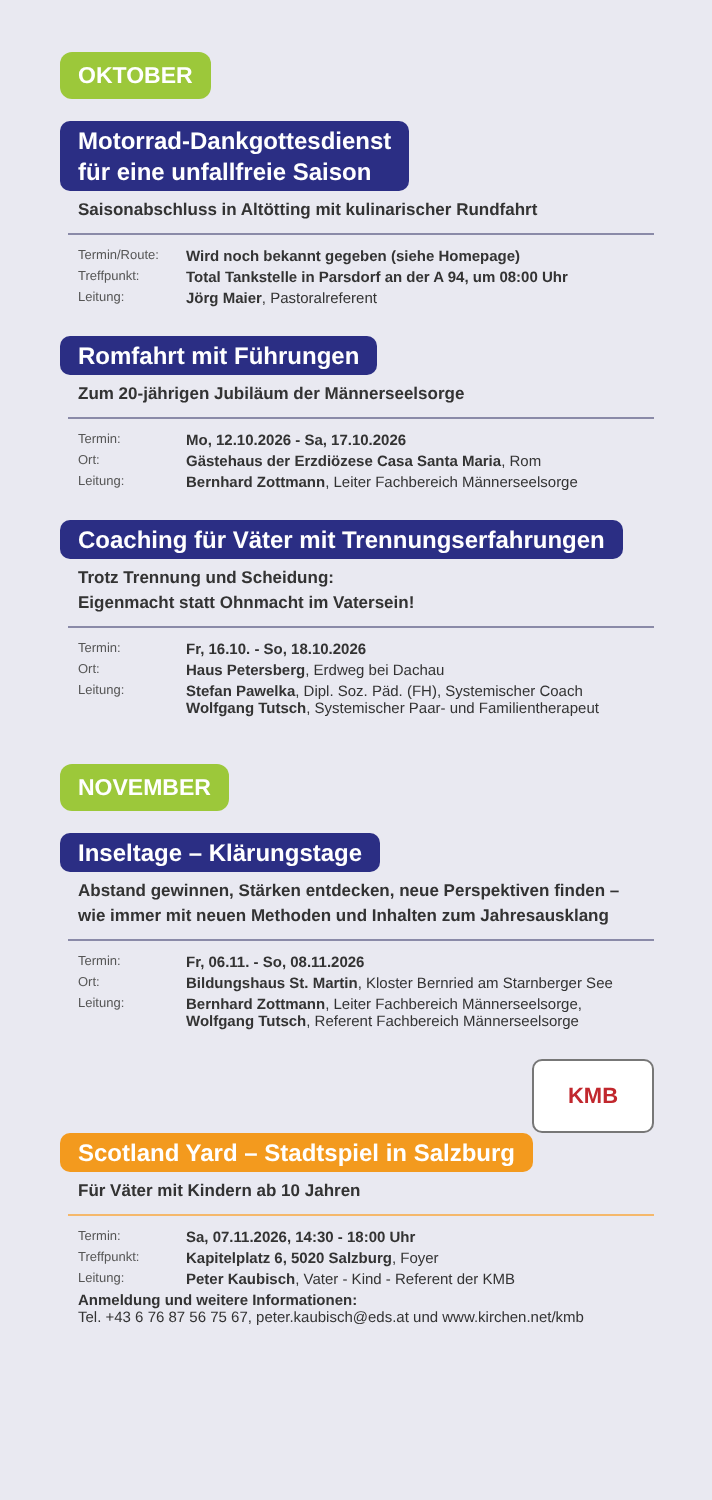OKTOBER
Motorrad-Dankgottesdienst
für eine unfallfreie Saison
Saisonabschluss in Altötting mit kulinarischer Rundfahrt
| Termin/Route: | Wird noch bekannt gegeben (siehe Homepage) |
| Treffpunkt: | Total Tankstelle in Parsdorf an der A 94, um 08:00 Uhr |
| Leitung: | Jörg Maier , Pastoralreferent |
Romfahrt mit Führungen
Zum 20-jährigen Jubiläum der Männerseelsorge
| Termin: | Mo, 12.10.2026 - Sa, 17.10.2026 |
| Ort: | Gästehaus der Erzdiözese Casa Santa Maria , Rom |
| Leitung: | Bernhard Zottmann , Leiter Fachbereich Männerseelsorge |
Coaching für Väter mit Trennungserfahrungen
Trotz Trennung und Scheidung:
Eigenmacht statt Ohnmacht im Vatersein!
| Termin: | Fr, 16.10. - So, 18.10.2026 |
| Ort: | Haus Petersberg , Erdweg bei Dachau |
| Leitung: | Stefan Pawelka , Dipl. Soz. Päd. (FH), Systemischer Coach Wolfgang Tutsch , Systemischer Paar- und Familientherapeut |
NOVEMBER
Inseltage – Klärungstage
Abstand gewinnen, Stärken entdecken, neue Perspektiven finden –
wie immer mit neuen Methoden und Inhalten zum Jahresausklang
| Termin: | Fr, 06.11. - So, 08.11.2026 |
| Ort: | Bildungshaus St. Martin , Kloster Bernried am Starnberger See |
| Leitung: | Bernhard Zottmann , Leiter Fachbereich Männerseelsorge, Wolfgang Tutsch , Referent Fachbereich Männerseelsorge |
KMB
Scotland Yard – Stadtspiel in Salzburg
Für Väter mit Kindern ab 10 Jahren
| Termin: | Sa, 07.11.2026, 14:30 - 18:00 Uhr |
| Treffpunkt: | Kapitelplatz 6, 5020 Salzburg , Foyer |
| Leitung: | Peter Kaubisch , Vater - Kind - Referent der KMB |
| Anmeldung und weitere Informationen: Tel. +43 6 76 87 56 75 67, peter.kaubisch@eds.at und www.kirchen.net/kmb | |